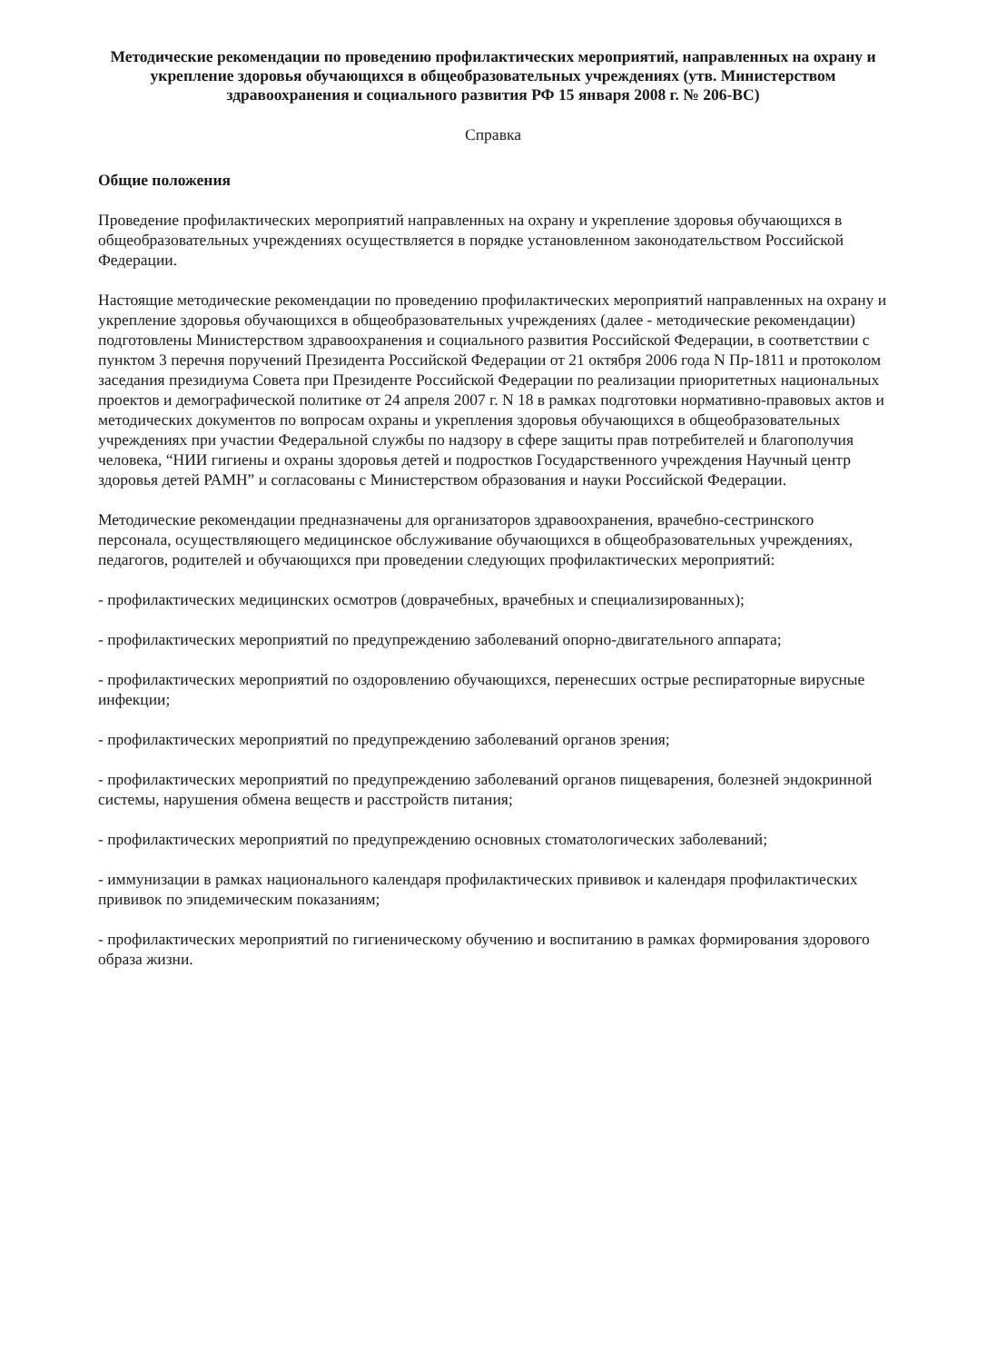Методические рекомендации по проведению профилактических мероприятий, направленных на охрану и укрепление здоровья обучающихся в общеобразовательных учреждениях (утв. Министерством здравоохранения и социального развития РФ 15 января 2008 г. № 206-ВС)
Справка
Общие положения
Проведение профилактических мероприятий направленных на охрану и укрепление здоровья обучающихся в общеобразовательных учреждениях осуществляется в порядке установленном законодательством Российской Федерации.
Настоящие методические рекомендации по проведению профилактических мероприятий направленных на охрану и укрепление здоровья обучающихся в общеобразовательных учреждениях (далее - методические рекомендации) подготовлены Министерством здравоохранения и социального развития Российской Федерации, в соответствии с пунктом 3 перечня поручений Президента Российской Федерации от 21 октября 2006 года N Пр-1811 и протоколом заседания президиума Совета при Президенте Российской Федерации по реализации приоритетных национальных проектов и демографической политике от 24 апреля 2007 г. N 18 в рамках подготовки нормативно-правовых актов и методических документов по вопросам охраны и укрепления здоровья обучающихся в общеобразовательных учреждениях при участии Федеральной службы по надзору в сфере защиты прав потребителей и благополучия человека, “НИИ гигиены и охраны здоровья детей и подростков Государственного учреждения Научный центр здоровья детей РАМН” и согласованы с Министерством образования и науки Российской Федерации.
Методические рекомендации предназначены для организаторов здравоохранения, врачебно-сестринского персонала, осуществляющего медицинское обслуживание обучающихся в общеобразовательных учреждениях, педагогов, родителей и обучающихся при проведении следующих профилактических мероприятий:
- профилактических медицинских осмотров (доврачебных, врачебных и специализированных);
- профилактических мероприятий по предупреждению заболеваний опорно-двигательного аппарата;
- профилактических мероприятий по оздоровлению обучающихся, перенесших острые респираторные вирусные инфекции;
- профилактических мероприятий по предупреждению заболеваний органов зрения;
- профилактических мероприятий по предупреждению заболеваний органов пищеварения, болезней эндокринной системы, нарушения обмена веществ и расстройств питания;
- профилактических мероприятий по предупреждению основных стоматологических заболеваний;
- иммунизации в рамках национального календаря профилактических прививок и календаря профилактических прививок по эпидемическим показаниям;
- профилактических мероприятий по гигиеническому обучению и воспитанию в рамках формирования здорового образа жизни.